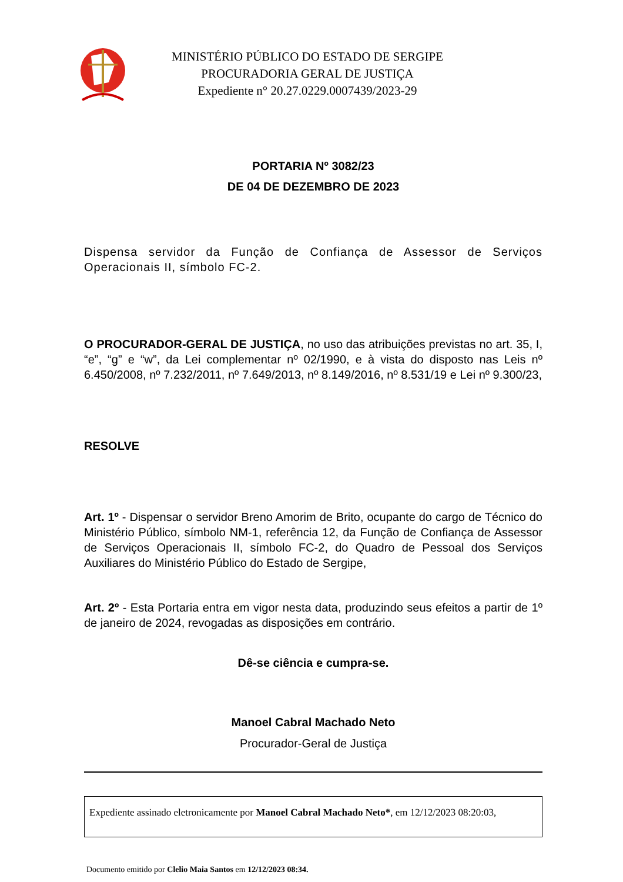MINISTÉRIO PÚBLICO DO ESTADO DE SERGIPE
PROCURADORIA GERAL DE JUSTIÇA
Expediente n° 20.27.0229.0007439/2023-29
PORTARIA Nº 3082/23
DE 04 DE DEZEMBRO DE 2023
Dispensa servidor da Função de Confiança de Assessor de Serviços Operacionais II, símbolo FC-2.
O PROCURADOR-GERAL DE JUSTIÇA, no uso das atribuições previstas no art. 35, I, “e”, “g” e “w”, da Lei complementar nº 02/1990, e à vista do disposto nas Leis nº 6.450/2008, nº 7.232/2011, nº 7.649/2013, nº 8.149/2016, nº 8.531/19 e Lei nº 9.300/23,
RESOLVE
Art. 1º - Dispensar o servidor Breno Amorim de Brito, ocupante do cargo de Técnico do Ministério Público, símbolo NM-1, referência 12, da Função de Confiança de Assessor de Serviços Operacionais II, símbolo FC-2, do Quadro de Pessoal dos Serviços Auxiliares do Ministério Público do Estado de Sergipe,
Art. 2º - Esta Portaria entra em vigor nesta data, produzindo seus efeitos a partir de 1º de janeiro de 2024, revogadas as disposições em contrário.
Dê-se ciência e cumpra-se.
Manoel Cabral Machado Neto
Procurador-Geral de Justiça
Expediente assinado eletronicamente por Manoel Cabral Machado Neto*, em 12/12/2023 08:20:03,
Documento emitido por Clelio Maia Santos em 12/12/2023 08:34.